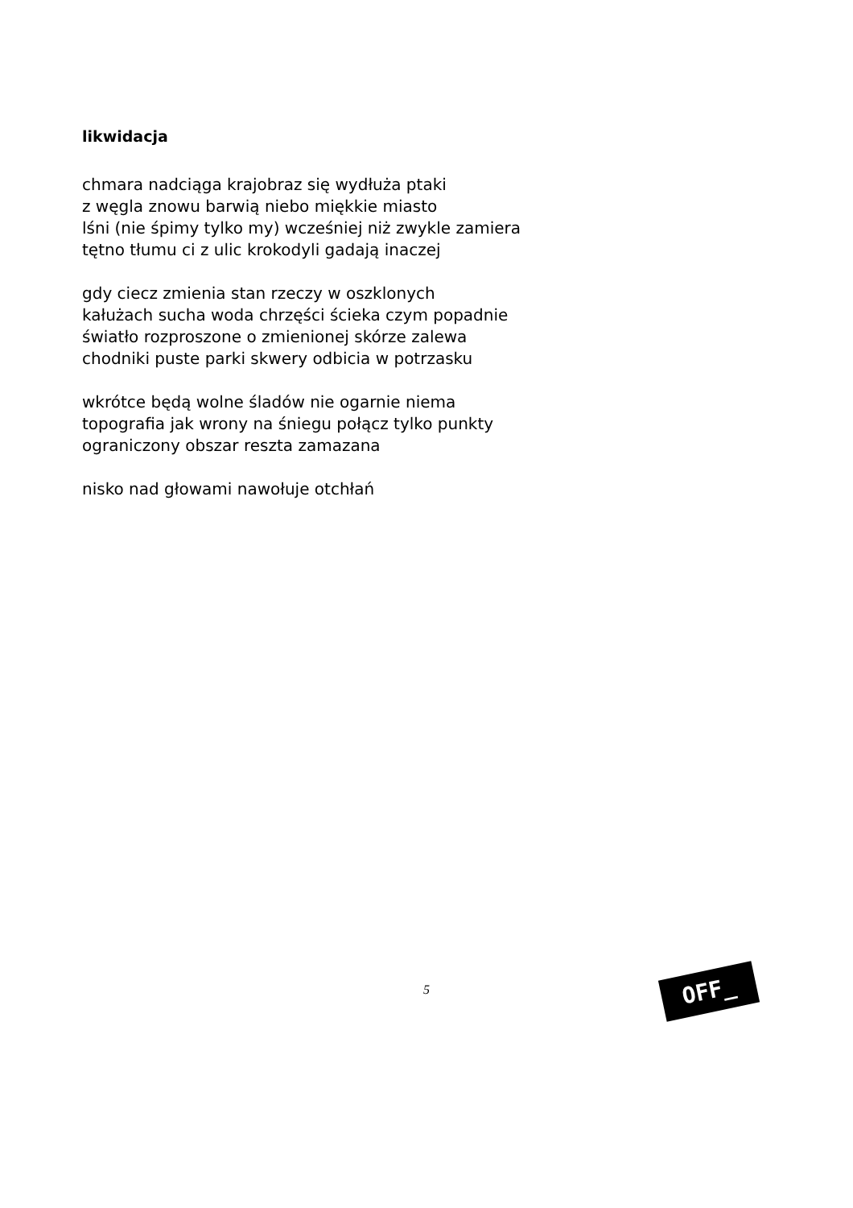likwidacja
chmara nadciąga krajobraz się wydłuża ptaki
z węgla znowu barwią niebo miękkie miasto
lśni (nie śpimy tylko my) wcześniej niż zwykle zamiera
tętno tłumu ci z ulic krokodyli gadają inaczej
gdy ciecz zmienia stan rzeczy w oszklonych
kałużach sucha woda chrzęści ścieka czym popadnie
światło rozproszone o zmienionej skórze zalewa
chodniki puste parki skwery odbicia w potrzasku
wkrótce będą wolne śladów nie ogarnie niema
topografia jak wrony na śniegu połącz tylko punkty
ograniczony obszar reszta zamazana
nisko nad głowami nawołuje otchłań
5 OFF_